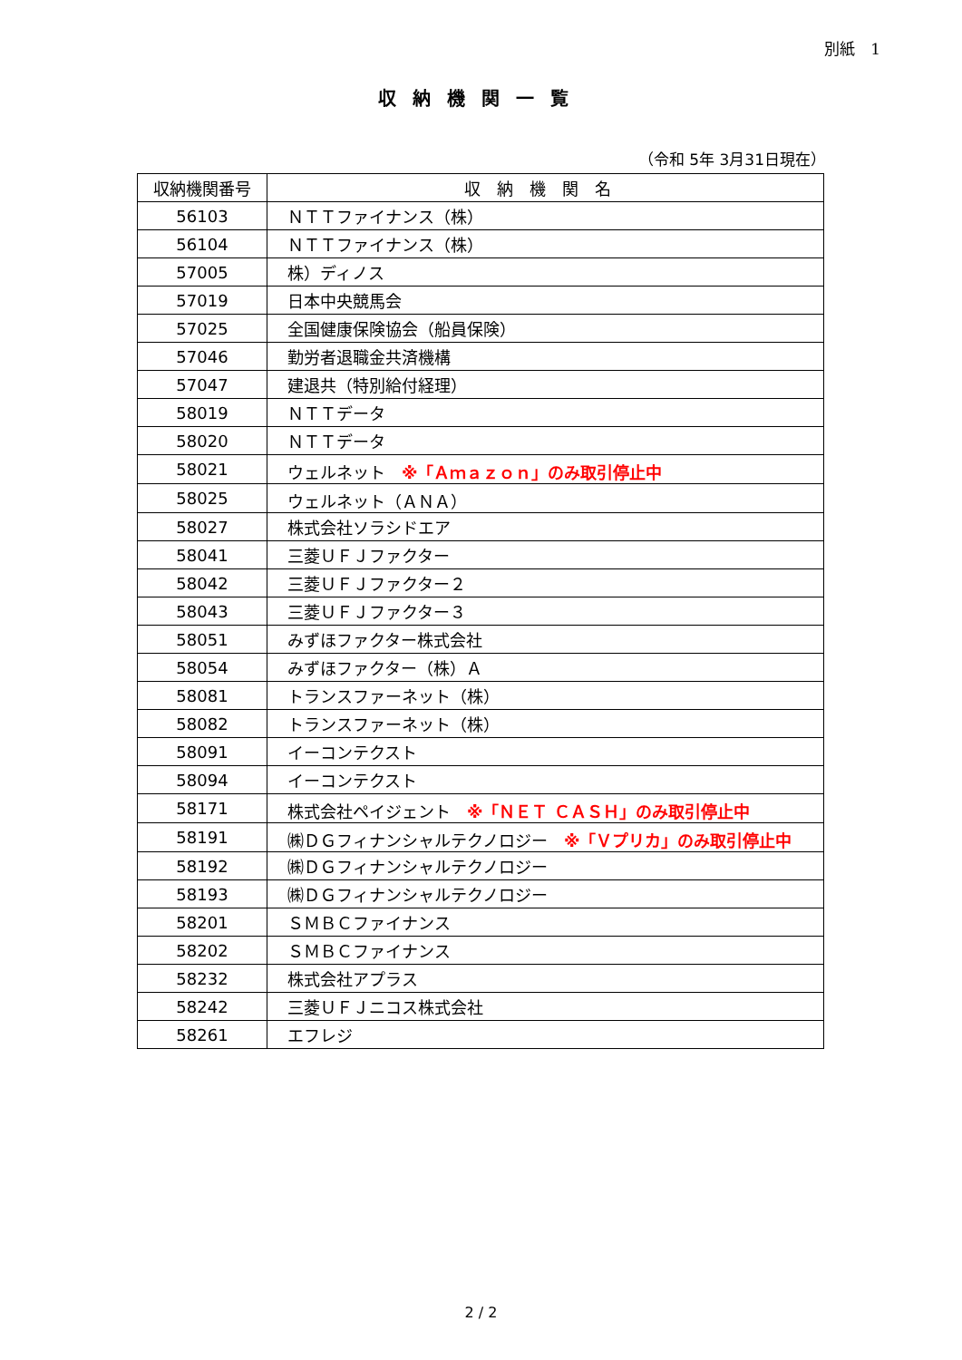別紙　1
収納機関一覧
（令和 5年 3月31日現在）
| 収納機関番号 | 収納機関名 |
| --- | --- |
| 56103 | ＮＴＴファイナンス（株） |
| 56104 | ＮＴＴファイナンス（株） |
| 57005 | 株）ディノス |
| 57019 | 日本中央競馬会 |
| 57025 | 全国健康保険協会（船員保険） |
| 57046 | 勤労者退職金共済機構 |
| 57047 | 建退共（特別給付経理） |
| 58019 | ＮＴＴデータ |
| 58020 | ＮＴＴデータ |
| 58021 | ウェルネット ※「Ａｍａｚｏｎ」のみ取引停止中 |
| 58025 | ウェルネット（ＡＮＡ） |
| 58027 | 株式会社ソラシドエア |
| 58041 | 三菱ＵＦＪファクター |
| 58042 | 三菱ＵＦＪファクター２ |
| 58043 | 三菱ＵＦＪファクター３ |
| 58051 | みずほファクター株式会社 |
| 58054 | みずほファクター（株）Ａ |
| 58081 | トランスファーネット（株） |
| 58082 | トランスファーネット（株） |
| 58091 | イーコンテクスト |
| 58094 | イーコンテクスト |
| 58171 | 株式会社ペイジェント ※「ＮＥＴ ＣＡＳＨ」のみ取引停止中 |
| 58191 | ㈱ＤＧフィナンシャルテクノロジー ※「Ｖプリカ」のみ取引停止中 |
| 58192 | ㈱ＤＧフィナンシャルテクノロジー |
| 58193 | ㈱ＤＧフィナンシャルテクノロジー |
| 58201 | ＳＭＢＣファイナンス |
| 58202 | ＳＭＢＣファイナンス |
| 58232 | 株式会社アプラス |
| 58242 | 三菱ＵＦＪニコス株式会社 |
| 58261 | エフレジ |
2 / 2